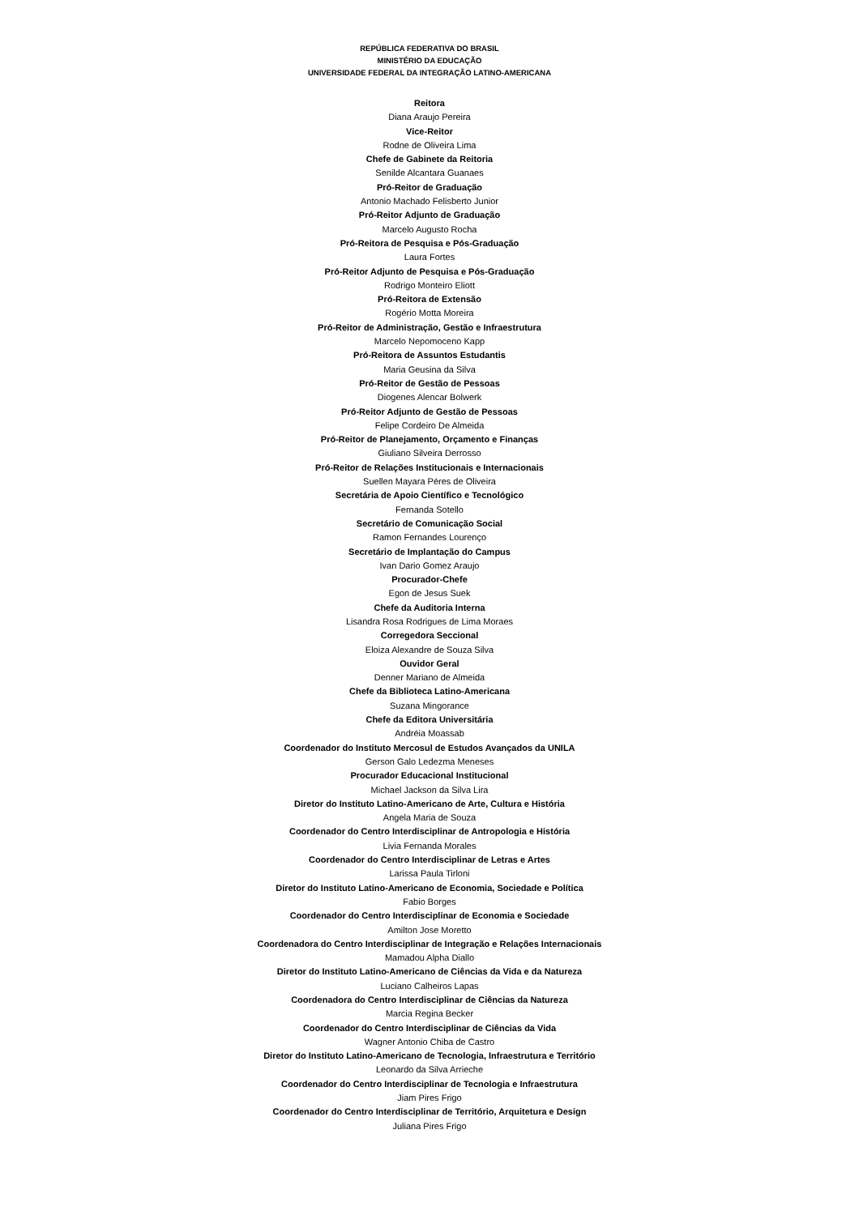REPÚBLICA FEDERATIVA DO BRASIL
MINISTÉRIO DA EDUCAÇÃO
UNIVERSIDADE FEDERAL DA INTEGRAÇÃO LATINO-AMERICANA
Reitora
Diana Araujo Pereira
Vice-Reitor
Rodne de Oliveira Lima
Chefe de Gabinete da Reitoria
Senilde Alcantara Guanaes
Pró-Reitor de Graduação
Antonio Machado Felisberto Junior
Pró-Reitor Adjunto de Graduação
Marcelo Augusto Rocha
Pró-Reitora de Pesquisa e Pós-Graduação
Laura Fortes
Pró-Reitor Adjunto de Pesquisa e Pós-Graduação
Rodrigo Monteiro Eliott
Pró-Reitora de Extensão
Rogério Motta Moreira
Pró-Reitor de Administração, Gestão e Infraestrutura
Marcelo Nepomoceno Kapp
Pró-Reitora de Assuntos Estudantis
Maria Geusina da Silva
Pró-Reitor de Gestão de Pessoas
Diogenes Alencar Bolwerk
Pró-Reitor Adjunto de Gestão de Pessoas
Felipe Cordeiro De Almeida
Pró-Reitor de Planejamento, Orçamento e Finanças
Giuliano Silveira Derrosso
Pró-Reitor de Relações Institucionais e Internacionais
Suellen Mayara Péres de Oliveira
Secretária de Apoio Científico e Tecnológico
Fernanda Sotello
Secretário de Comunicação Social
Ramon Fernandes Lourenço
Secretário de Implantação do Campus
Ivan Dario Gomez Araujo
Procurador-Chefe
Egon de Jesus Suek
Chefe da Auditoria Interna
Lisandra Rosa Rodrigues de Lima Moraes
Corregedora Seccional
Eloiza Alexandre de Souza Silva
Ouvidor Geral
Denner Mariano de Almeida
Chefe da Biblioteca Latino-Americana
Suzana Mingorance
Chefe da Editora Universitária
Andréia Moassab
Coordenador do Instituto Mercosul de Estudos Avançados da UNILA
Gerson Galo Ledezma Meneses
Procurador Educacional Institucional
Michael Jackson da Silva Lira
Diretor do Instituto Latino-Americano de Arte, Cultura e História
Angela Maria de Souza
Coordenador do Centro Interdisciplinar de Antropologia e História
Livia Fernanda Morales
Coordenador do Centro Interdisciplinar de Letras e Artes
Larissa Paula Tirloni
Diretor do Instituto Latino-Americano de Economia, Sociedade e Política
Fabio Borges
Coordenador do Centro Interdisciplinar de Economia e Sociedade
Amilton Jose Moretto
Coordenadora do Centro Interdisciplinar de Integração e Relações Internacionais
Mamadou Alpha Diallo
Diretor do Instituto Latino-Americano de Ciências da Vida e da Natureza
Luciano Calheiros Lapas
Coordenadora do Centro Interdisciplinar de Ciências da Natureza
Marcia Regina Becker
Coordenador do Centro Interdisciplinar de Ciências da Vida
Wagner Antonio Chiba de Castro
Diretor do Instituto Latino-Americano de Tecnologia, Infraestrutura e Território
Leonardo da Silva Arrieche
Coordenador do Centro Interdisciplinar de Tecnologia e Infraestrutura
Jiam Pires Frigo
Coordenador do Centro Interdisciplinar de Território, Arquitetura e Design
Juliana Pires Frigo